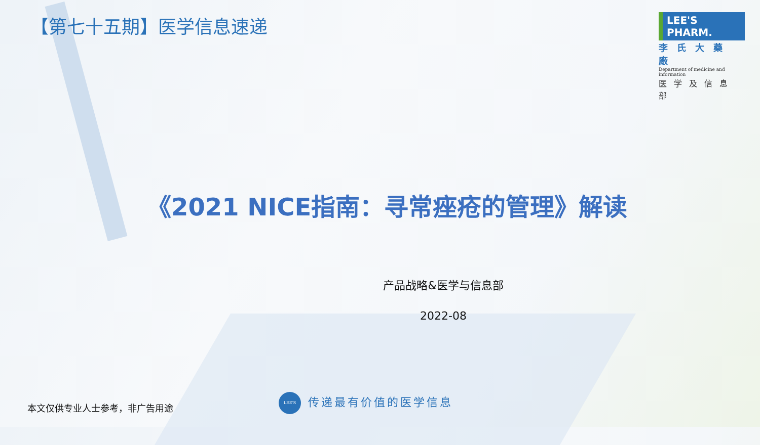【第七十五期】医学信息速递
LEE'S PHARM.
李氏大藥廠
Department of medicine and information
医学及信息部
《2021 NICE指南：寻常痤疮的管理》解读
产品战略&医学与信息部
2022-08
本文仅供专业人士参考，非广告用途 LEE'S 传递最有价值的医学信息